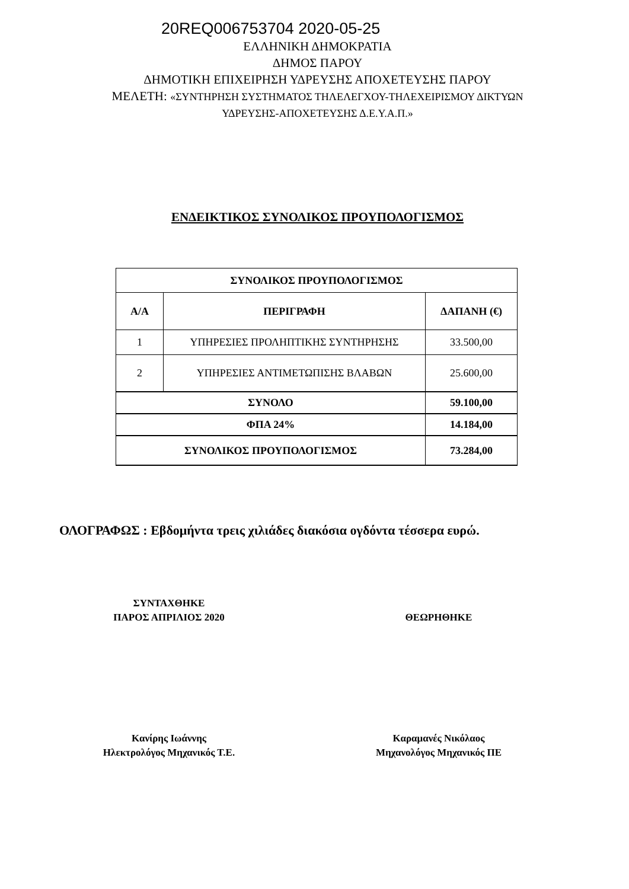20REQ006753704 2020-05-25
ΕΛΛΗΝΙΚΗ ΔΗΜΟΚΡΑΤΙΑ
ΔΗΜΟΣ ΠΑΡΟΥ
ΔΗΜΟΤΙΚΗ ΕΠΙΧΕΙΡΗΣΗ ΥΔΡΕΥΣΗΣ ΑΠΟΧΕΤΕΥΣΗΣ ΠΑΡΟΥ
ΜΕΛΕΤΗ: «ΣΥΝΤΗΡΗΣΗ ΣΥΣΤΗΜΑΤΟΣ ΤΗΛΕΛΕΓΧΟΥ-ΤΗΛΕΧΕΙΡΙΣΜΟΥ ΔΙΚΤΥΩΝ
ΥΔΡΕΥΣΗΣ-ΑΠΟΧΕΤΕΥΣΗΣ Δ.Ε.Υ.Α.Π.»
ΕΝΔΕΙΚΤΙΚΟΣ ΣΥΝΟΛΙΚΟΣ ΠΡΟΥΠΟΛΟΓΙΣΜΟΣ
| ΣΥΝΟΛΙΚΟΣ ΠΡΟΥΠΟΛΟΓΙΣΜΟΣ | | |
| --- | --- | --- |
| Α/Α | ΠΕΡΙΓΡΑΦΗ | ΔΑΠΑΝΗ (€) |
| 1 | ΥΠΗΡΕΣΙΕΣ ΠΡΟΛΗΠΤΙΚΗΣ ΣΥΝΤΗΡΗΣΗΣ | 33.500,00 |
| 2 | ΥΠΗΡΕΣΙΕΣ ΑΝΤΙΜΕΤΩΠΙΣΗΣ ΒΛΑΒΩΝ | 25.600,00 |
| ΣΥΝΟΛΟ | | 59.100,00 |
| ΦΠΑ 24% | | 14.184,00 |
| ΣΥΝΟΛΙΚΟΣ ΠΡΟΥΠΟΛΟΓΙΣΜΟΣ | | 73.284,00 |
ΟΛΟΓΡΑΦΩΣ : Εβδομήντα τρεις χιλιάδες διακόσια ογδόντα τέσσερα ευρώ.
ΣΥΝΤΑΧΘΗΚΕ
ΠΑΡΟΣ ΑΠΡΙΛΙΟΣ 2020
ΘΕΩΡΗΘΗΚΕ
Κανίρης Ιωάννης
Ηλεκτρολόγος Μηχανικός Τ.Ε.
Καραμανές Νικόλαος
Μηχανολόγος Μηχανικός ΠΕ